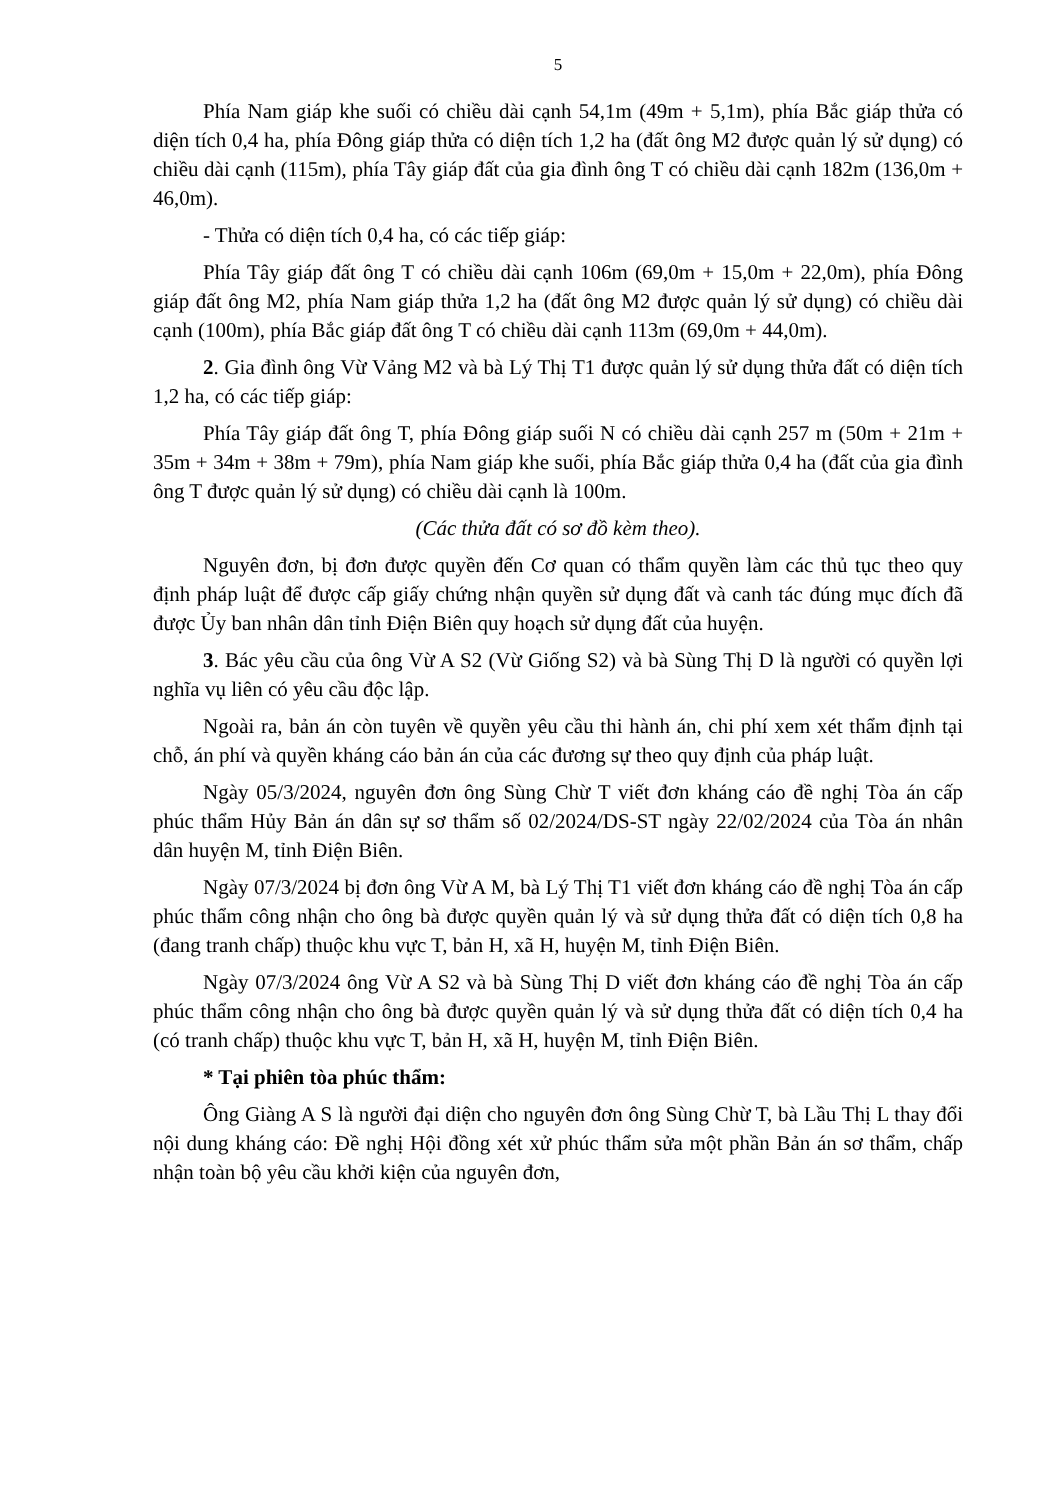5
Phía Nam giáp khe suối có chiều dài cạnh 54,1m (49m + 5,1m), phía Bắc giáp thửa có diện tích 0,4 ha, phía Đông giáp thửa có diện tích 1,2 ha (đất ông M2 được quản lý sử dụng) có chiều dài cạnh (115m), phía Tây giáp đất của gia đình ông T có chiều dài cạnh 182m (136,0m + 46,0m).
- Thửa có diện tích 0,4 ha, có các tiếp giáp:
Phía Tây giáp đất ông T có chiều dài cạnh 106m (69,0m + 15,0m + 22,0m), phía Đông giáp đất ông M2, phía Nam giáp thửa 1,2 ha (đất ông M2 được quản lý sử dụng) có chiều dài cạnh (100m), phía Bắc giáp đất ông T có chiều dài cạnh 113m (69,0m + 44,0m).
2. Gia đình ông Vừ Vảng M2 và bà Lý Thị T1 được quản lý sử dụng thửa đất có diện tích 1,2 ha, có các tiếp giáp:
Phía Tây giáp đất ông T, phía Đông giáp suối N có chiều dài cạnh 257 m (50m + 21m + 35m + 34m + 38m + 79m), phía Nam giáp khe suối, phía Bắc giáp thửa 0,4 ha (đất của gia đình ông T được quản lý sử dụng) có chiều dài cạnh là 100m.
(Các thửa đất có sơ đồ kèm theo).
Nguyên đơn, bị đơn được quyền đến Cơ quan có thẩm quyền làm các thủ tục theo quy định pháp luật để được cấp giấy chứng nhận quyền sử dụng đất và canh tác đúng mục đích đã được Ủy ban nhân dân tỉnh Điện Biên quy hoạch sử dụng đất của huyện.
3. Bác yêu cầu của ông Vừ A S2 (Vừ Giống S2) và bà Sùng Thị D là người có quyền lợi nghĩa vụ liên có yêu cầu độc lập.
Ngoài ra, bản án còn tuyên về quyền yêu cầu thi hành án, chi phí xem xét thẩm định tại chỗ, án phí và quyền kháng cáo bản án của các đương sự theo quy định của pháp luật.
Ngày 05/3/2024, nguyên đơn ông Sùng Chừ T viết đơn kháng cáo đề nghị Tòa án cấp phúc thẩm Hủy Bản án dân sự sơ thẩm số 02/2024/DS-ST ngày 22/02/2024 của Tòa án nhân dân huyện M, tỉnh Điện Biên.
Ngày 07/3/2024 bị đơn ông Vừ A M, bà Lý Thị T1 viết đơn kháng cáo đề nghị Tòa án cấp phúc thẩm công nhận cho ông bà được quyền quản lý và sử dụng thửa đất có diện tích 0,8 ha (đang tranh chấp) thuộc khu vực T, bản H, xã H, huyện M, tỉnh Điện Biên.
Ngày 07/3/2024 ông Vừ A S2 và bà Sùng Thị D viết đơn kháng cáo đề nghị Tòa án cấp phúc thẩm công nhận cho ông bà được quyền quản lý và sử dụng thửa đất có diện tích 0,4 ha (có tranh chấp) thuộc khu vực T, bản H, xã H, huyện M, tỉnh Điện Biên.
* Tại phiên tòa phúc thẩm:
Ông Giàng A S là người đại diện cho nguyên đơn ông Sùng Chừ T, bà Lầu Thị L thay đổi nội dung kháng cáo: Đề nghị Hội đồng xét xử phúc thẩm sửa một phần Bản án sơ thẩm, chấp nhận toàn bộ yêu cầu khởi kiện của nguyên đơn,